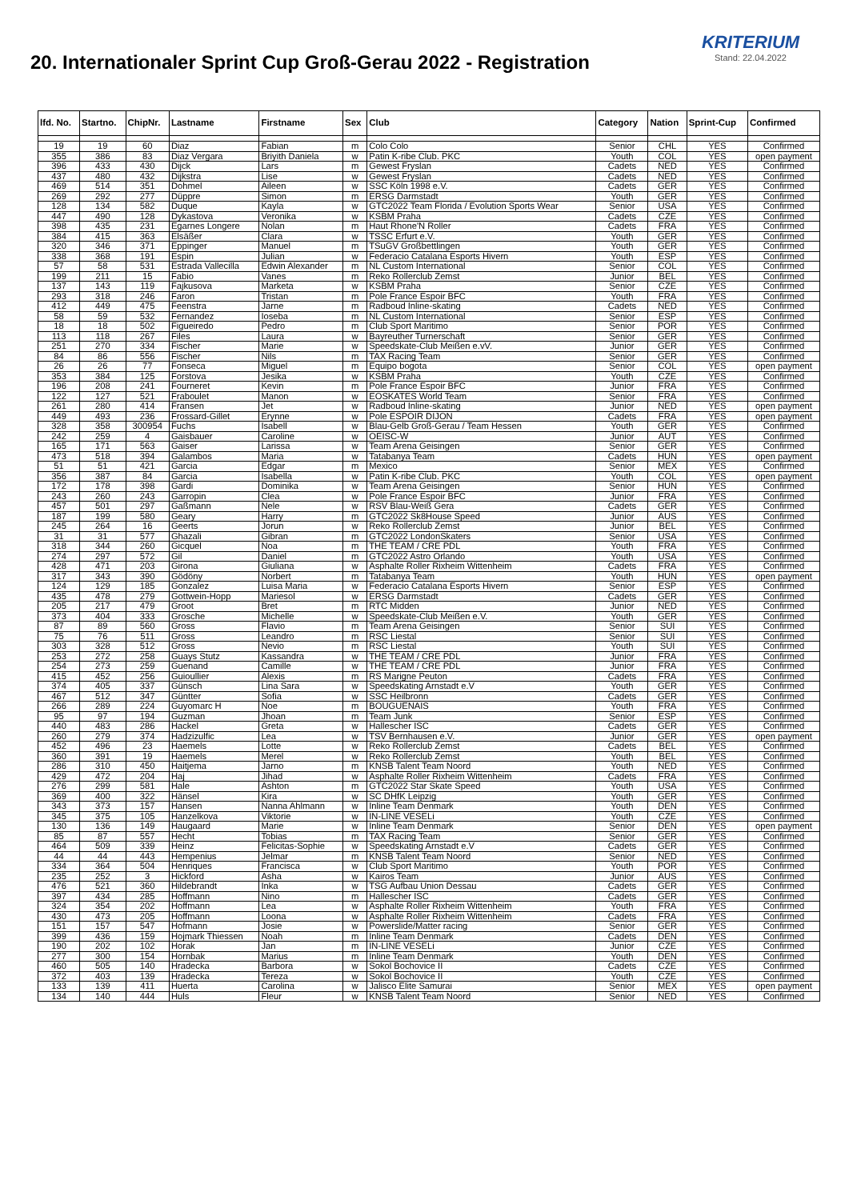20. Internationaler Sprint Cup Groß-Gerau 2022 - Registration
KRITERIUM
Stand: 22.04.2022
| lfd. No. | Startno. | ChipNr. | Lastname | Firstname | Sex | Club | Category | Nation | Sprint-Cup | Confirmed |
| --- | --- | --- | --- | --- | --- | --- | --- | --- | --- | --- |
| 19 | 19 | 60 | Diaz | Fabian | m | Colo Colo | Senior | CHL | YES | Confirmed |
| 355 | 386 | 83 | Diaz Vergara | Briyith Daniela | w | Patin K-ribe Club. PKC | Youth | COL | YES | open payment |
| 396 | 433 | 430 | Dijck | Lars | m | Gewest Fryslan | Cadets | NED | YES | Confirmed |
| 437 | 480 | 432 | Dijkstra | Lise | w | Gewest Fryslan | Cadets | NED | YES | Confirmed |
| 469 | 514 | 351 | Dohmel | Aileen | w | SSC Köln 1998 e.V. | Cadets | GER | YES | Confirmed |
| 269 | 292 | 277 | Düppre | Simon | m | ERSG Darmstadt | Youth | GER | YES | Confirmed |
| 128 | 134 | 582 | Duque | Kayla | w | GTC2022 Team Florida / Evolution Sports Wear | Senior | USA | YES | Confirmed |
| 447 | 490 | 128 | Dykastova | Veronika | w | KSBM Praha | Cadets | CZE | YES | Confirmed |
| 398 | 435 | 231 | Egarnes Longere | Nolan | m | Haut Rhone'N Roller | Cadets | FRA | YES | Confirmed |
| 384 | 415 | 363 | Elsäßer | Clara | w | TSSC Erfurt e.V. | Youth | GER | YES | Confirmed |
| 320 | 346 | 371 | Eppinger | Manuel | m | TSuGV Großbettlingen | Youth | GER | YES | Confirmed |
| 338 | 368 | 191 | Espin | Julian | w | Federacio Catalana Esports Hivern | Youth | ESP | YES | Confirmed |
| 57 | 58 | 531 | Estrada Vallecilla | Edwin Alexander | m | NL Custom International | Senior | COL | YES | Confirmed |
| 199 | 211 | 15 | Fabio | Vanes | m | Reko Rollerclub Zemst | Junior | BEL | YES | Confirmed |
| 137 | 143 | 119 | Fajkusova | Marketa | w | KSBM Praha | Senior | CZE | YES | Confirmed |
| 293 | 318 | 246 | Faron | Tristan | m | Pole France Espoir BFC | Youth | FRA | YES | Confirmed |
| 412 | 449 | 475 | Feenstra | Jarne | m | Radboud Inline-skating | Cadets | NED | YES | Confirmed |
| 58 | 59 | 532 | Fernandez | Ioseba | m | NL Custom International | Senior | ESP | YES | Confirmed |
| 18 | 18 | 502 | Figueiredo | Pedro | m | Club Sport Maritimo | Senior | POR | YES | Confirmed |
| 113 | 118 | 267 | Files | Laura | w | Bayreuther Turnerschaft | Senior | GER | YES | Confirmed |
| 251 | 270 | 334 | Fischer | Marie | w | Speedskate-Club Meißen e.vV. | Junior | GER | YES | Confirmed |
| 84 | 86 | 556 | Fischer | Nils | m | TAX Racing Team | Senior | GER | YES | Confirmed |
| 26 | 26 | 77 | Fonseca | Miguel | m | Equipo bogota | Senior | COL | YES | open payment |
| 353 | 384 | 125 | Forstova | Jesika | w | KSBM Praha | Youth | CZE | YES | Confirmed |
| 196 | 208 | 241 | Fourneret | Kevin | m | Pole France Espoir BFC | Junior | FRA | YES | Confirmed |
| 122 | 127 | 521 | Fraboulet | Manon | w | EOSKATES World Team | Senior | FRA | YES | Confirmed |
| 261 | 280 | 414 | Fransen | Jet | w | Radboud Inline-skating | Junior | NED | YES | open payment |
| 449 | 493 | 236 | Frossard-Gillet | Erynne | w | Pole ESPOIR DIJON | Cadets | FRA | YES | open payment |
| 328 | 358 | 300954 | Fuchs | Isabell | w | Blau-Gelb Groß-Gerau / Team Hessen | Youth | GER | YES | Confirmed |
| 242 | 259 | 4 | Gaisbauer | Caroline | w | OEISC-W | Junior | AUT | YES | Confirmed |
| 165 | 171 | 563 | Gaiser | Larissa | w | Team Arena Geisingen | Senior | GER | YES | Confirmed |
| 473 | 518 | 394 | Galambos | Maria | w | Tatabanya Team | Cadets | HUN | YES | open payment |
| 51 | 51 | 421 | Garcia | Edgar | m | Mexico | Senior | MEX | YES | Confirmed |
| 356 | 387 | 84 | Garcia | Isabella | w | Patin K-ribe Club. PKC | Youth | COL | YES | open payment |
| 172 | 178 | 398 | Gardi | Dominika | w | Team Arena Geisingen | Senior | HUN | YES | Confirmed |
| 243 | 260 | 243 | Garropin | Clea | w | Pole France Espoir BFC | Junior | FRA | YES | Confirmed |
| 457 | 501 | 297 | Gaßmann | Nele | w | RSV Blau-Weiß Gera | Cadets | GER | YES | Confirmed |
| 187 | 199 | 580 | Geary | Harry | m | GTC2022 Sk8House Speed | Junior | AUS | YES | Confirmed |
| 245 | 264 | 16 | Geerts | Jorun | w | Reko Rollerclub Zemst | Junior | BEL | YES | Confirmed |
| 31 | 31 | 577 | Ghazali | Gibran | m | GTC2022 LondonSkaters | Senior | USA | YES | Confirmed |
| 318 | 344 | 260 | Gicquel | Noa | m | THE TEAM / CRE PDL | Youth | FRA | YES | Confirmed |
| 274 | 297 | 572 | Gil | Daniel | m | GTC2022 Astro Orlando | Youth | USA | YES | Confirmed |
| 428 | 471 | 203 | Girona | Giuliana | w | Asphalte Roller Rixheim Wittenheim | Cadets | FRA | YES | Confirmed |
| 317 | 343 | 390 | Gödöny | Norbert | m | Tatabanya Team | Youth | HUN | YES | open payment |
| 124 | 129 | 185 | Gonzalez | Luisa Maria | w | Federacio Catalana Esports Hivern | Senior | ESP | YES | Confirmed |
| 435 | 478 | 279 | Gottwein-Hopp | Mariesol | w | ERSG Darmstadt | Cadets | GER | YES | Confirmed |
| 205 | 217 | 479 | Groot | Bret | m | RTC Midden | Junior | NED | YES | Confirmed |
| 373 | 404 | 333 | Grosche | Michelle | w | Speedskate-Club Meißen e.V. | Youth | GER | YES | Confirmed |
| 87 | 89 | 560 | Gross | Flavio | m | Team Arena Geisingen | Senior | SUI | YES | Confirmed |
| 75 | 76 | 511 | Gross | Leandro | m | RSC Liestal | Senior | SUI | YES | Confirmed |
| 303 | 328 | 512 | Gross | Nevio | m | RSC Liestal | Youth | SUI | YES | Confirmed |
| 253 | 272 | 258 | Guays Stutz | Kassandra | w | THE TEAM / CRE PDL | Junior | FRA | YES | Confirmed |
| 254 | 273 | 259 | Guenand | Camille | w | THE TEAM / CRE PDL | Junior | FRA | YES | Confirmed |
| 415 | 452 | 256 | Guioullier | Alexis | m | RS Marigne Peuton | Cadets | FRA | YES | Confirmed |
| 374 | 405 | 337 | Günsch | Lina Sara | w | Speedskating Arnstadt e.V | Youth | GER | YES | Confirmed |
| 467 | 512 | 347 | Güntter | Sofia | w | SSC Heilbronn | Cadets | GER | YES | Confirmed |
| 266 | 289 | 224 | Guyomarc H | Noe | m | BOUGUENAIS | Youth | FRA | YES | Confirmed |
| 95 | 97 | 194 | Guzman | Jhoan | m | Team Junk | Senior | ESP | YES | Confirmed |
| 440 | 483 | 286 | Hackel | Greta | w | Hallescher ISC | Cadets | GER | YES | Confirmed |
| 260 | 279 | 374 | Hadzizulfic | Lea | w | TSV Bernhausen e.V. | Junior | GER | YES | open payment |
| 452 | 496 | 23 | Haemels | Lotte | w | Reko Rollerclub Zemst | Cadets | BEL | YES | Confirmed |
| 360 | 391 | 19 | Haemels | Merel | w | Reko Rollerclub Zemst | Youth | BEL | YES | Confirmed |
| 286 | 310 | 450 | Haitjema | Jarno | m | KNSB Talent Team Noord | Youth | NED | YES | Confirmed |
| 429 | 472 | 204 | Haj | Jihad | w | Asphalte Roller Rixheim Wittenheim | Cadets | FRA | YES | Confirmed |
| 276 | 299 | 581 | Hale | Ashton | m | GTC2022 Star Skate Speed | Youth | USA | YES | Confirmed |
| 369 | 400 | 322 | Hänsel | Kira | w | SC DHfK Leipzig | Youth | GER | YES | Confirmed |
| 343 | 373 | 157 | Hansen | Nanna Ahlmann | w | Inline Team Denmark | Youth | DEN | YES | Confirmed |
| 345 | 375 | 105 | Hanzelkova | Viktorie | w | IN-LINE VESELi | Youth | CZE | YES | Confirmed |
| 130 | 136 | 149 | Haugaard | Marie | w | Inline Team Denmark | Senior | DEN | YES | open payment |
| 85 | 87 | 557 | Hecht | Tobias | m | TAX Racing Team | Senior | GER | YES | Confirmed |
| 464 | 509 | 339 | Heinz | Felicitas-Sophie | w | Speedskating Arnstadt e.V | Cadets | GER | YES | Confirmed |
| 44 | 44 | 443 | Hempenius | Jelmar | m | KNSB Talent Team Noord | Senior | NED | YES | Confirmed |
| 334 | 364 | 504 | Henriques | Francisca | w | Club Sport Maritimo | Youth | POR | YES | Confirmed |
| 235 | 252 | 3 | Hickford | Asha | w | Kairos Team | Junior | AUS | YES | Confirmed |
| 476 | 521 | 360 | Hildebrandt | Inka | w | TSG Aufbau Union Dessau | Cadets | GER | YES | Confirmed |
| 397 | 434 | 285 | Hoffmann | Nino | m | Hallescher ISC | Cadets | GER | YES | Confirmed |
| 324 | 354 | 202 | Hoffmann | Lea | w | Asphalte Roller Rixheim Wittenheim | Youth | FRA | YES | Confirmed |
| 430 | 473 | 205 | Hoffmann | Loona | w | Asphalte Roller Rixheim Wittenheim | Cadets | FRA | YES | Confirmed |
| 151 | 157 | 547 | Hofmann | Josie | w | Powerslide/Matter racing | Senior | GER | YES | Confirmed |
| 399 | 436 | 159 | Hojmark Thiessen | Noah | m | Inline Team Denmark | Cadets | DEN | YES | Confirmed |
| 190 | 202 | 102 | Horak | Jan | m | IN-LINE VESELi | Junior | CZE | YES | Confirmed |
| 277 | 300 | 154 | Hornbak | Marius | m | Inline Team Denmark | Youth | DEN | YES | Confirmed |
| 460 | 505 | 140 | Hradecka | Barbora | w | Sokol Bochovice II | Cadets | CZE | YES | Confirmed |
| 372 | 403 | 139 | Hradecka | Tereza | w | Sokol Bochovice II | Youth | CZE | YES | Confirmed |
| 133 | 139 | 411 | Huerta | Carolina | w | Jalisco Elite Samurai | Senior | MEX | YES | open payment |
| 134 | 140 | 444 | Huls | Fleur | w | KNSB Talent Team Noord | Senior | NED | YES | Confirmed |